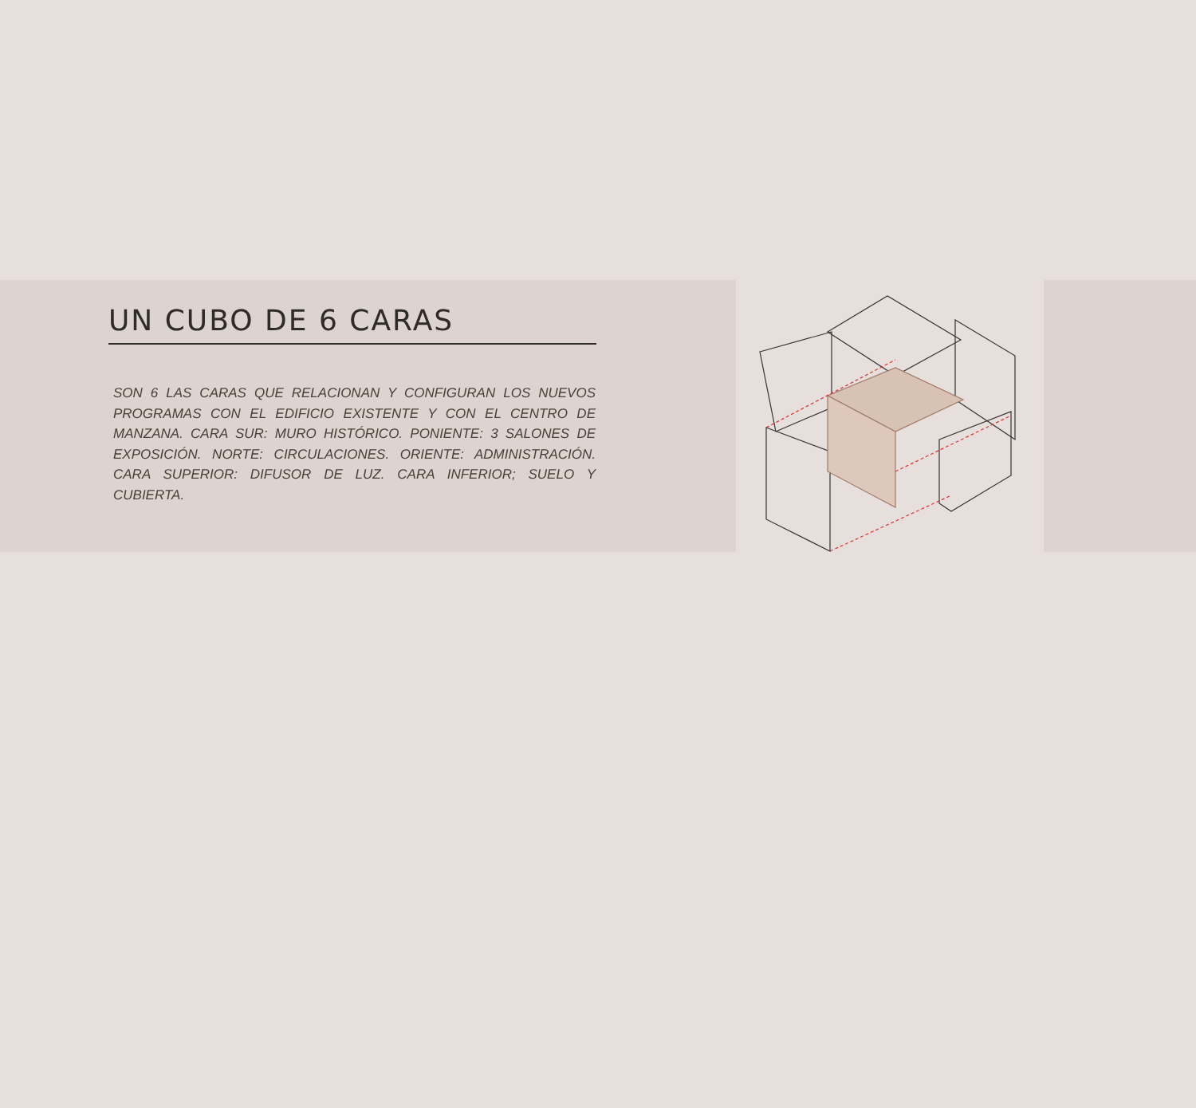UN CUBO DE 6 CARAS
SON 6 LAS CARAS QUE RELACIONAN Y CONFIGURAN LOS NUEVOS PROGRAMAS CON EL EDIFICIO EXISTENTE Y CON EL CENTRO DE MANZANA. CARA SUR: MURO HISTÓRICO. PONIENTE: 3 SALONES DE EXPOSICIÓN. NORTE: CIRCULACIONES. ORIENTE: ADMINISTRACIÓN. CARA SUPERIOR: DIFUSOR DE LUZ. CARA INFERIOR; SUELO Y CUBIERTA.